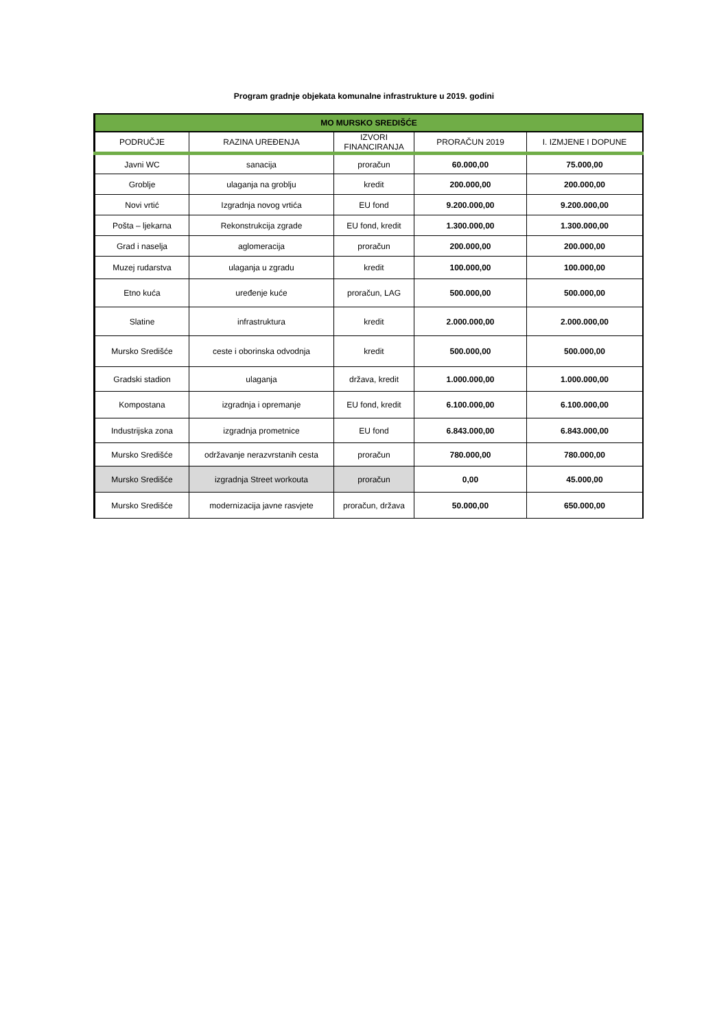Program gradnje objekata komunalne infrastrukture u 2019. godini
| MO MURSKO SREDIŠĆE | | | | |
| --- | --- | --- | --- | --- |
| PODRUČJE | RAZINA UREĐENJA | IZVORI FINANCIRANJA | PRORAČUN 2019 | I. IZMJENE I DOPUNE |
| Javni WC | sanacija | proračun | 60.000,00 | 75.000,00 |
| Groblje | ulaganja na groblju | kredit | 200.000,00 | 200.000,00 |
| Novi vrtić | Izgradnja novog vrtića | EU fond | 9.200.000,00 | 9.200.000,00 |
| Pošta – ljekarna | Rekonstrukcija zgrade | EU fond, kredit | 1.300.000,00 | 1.300.000,00 |
| Grad i naselja | aglomeracija | proračun | 200.000,00 | 200.000,00 |
| Muzej rudarstva | ulaganja u zgradu | kredit | 100.000,00 | 100.000,00 |
| Etno kuća | uređenje kuće | proračun, LAG | 500.000,00 | 500.000,00 |
| Slatine | infrastruktura | kredit | 2.000.000,00 | 2.000.000,00 |
| Mursko Središće | ceste i oborinska odvodnja | kredit | 500.000,00 | 500.000,00 |
| Gradski stadion | ulaganja | država, kredit | 1.000.000,00 | 1.000.000,00 |
| Kompostana | izgradnja i opremanje | EU fond, kredit | 6.100.000,00 | 6.100.000,00 |
| Industrijska zona | izgradnja prometnice | EU fond | 6.843.000,00 | 6.843.000,00 |
| Mursko Središće | održavanje nerazvrstanih cesta | proračun | 780.000,00 | 780.000,00 |
| Mursko Središće | izgradnja Street workouta | proračun | 0,00 | 45.000,00 |
| Mursko Središće | modernizacija javne rasvjete | proračun, država | 50.000,00 | 650.000,00 |